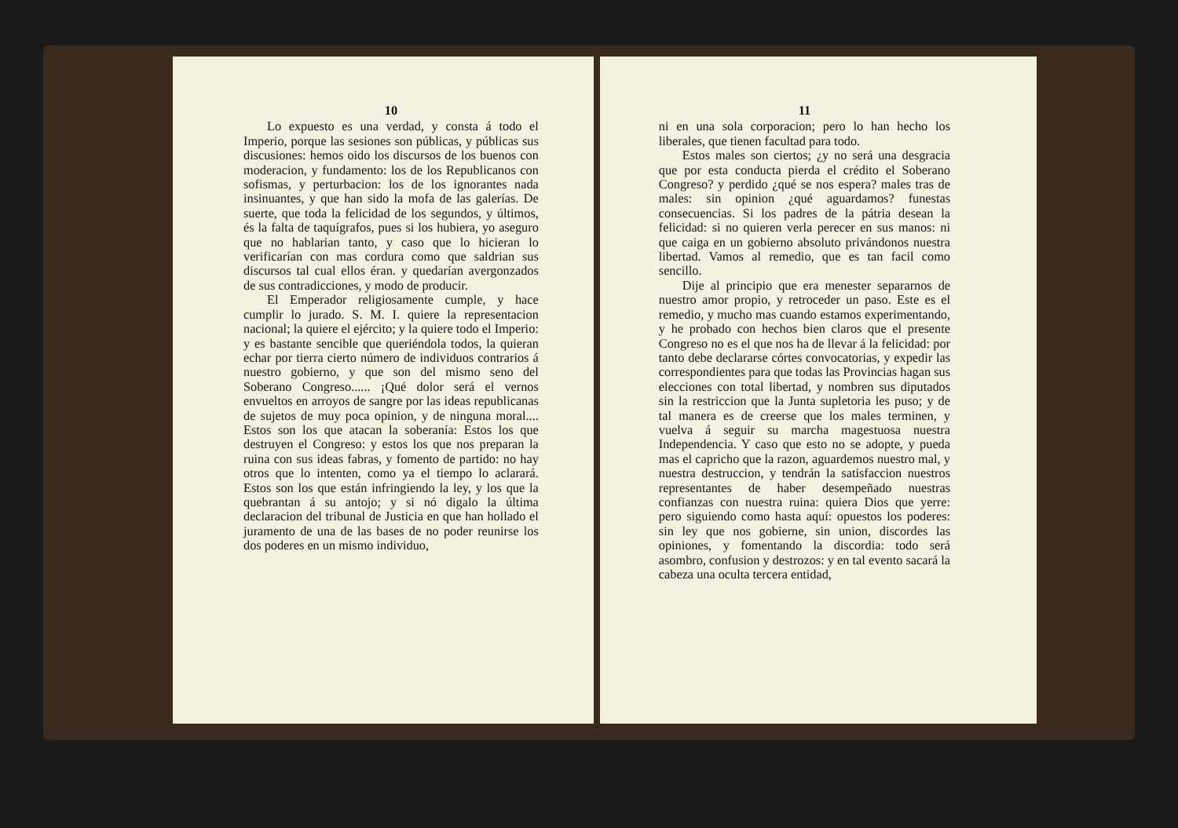10
Lo expuesto es una verdad, y consta á todo el Imperio, porque las sesiones son públicas, y públicas sus discusiones: hemos oido los discursos de los buenos con moderacion, y fundamento: los de los Republicanos con sofismas, y perturbacion: los de los ignorantes nada insinuantes, y que han sido la mofa de las galerías. De suerte, que toda la felicidad de los segundos, y últimos, és la falta de taquígrafos, pues si los hubiera, yo aseguro que no hablarian tanto, y caso que lo hicieran lo verificarían con mas cordura como que saldrian sus discursos tal cual ellos éran. y quedarían avergonzados de sus contradicciones, y modo de producir.
El Emperador religiosamente cumple, y hace cumplir lo jurado. S. M. I. quiere la representacion nacional; la quiere el ejército; y la quiere todo el Imperio: y es bastante sencible que queriéndola todos, la quieran echar por tierra cierto número de individuos contrarios á nuestro gobierno, y que son del mismo seno del Soberano Congreso...... ¡Qué dolor será el vernos envueltos en arroyos de sangre por las ideas republicanas de sujetos de muy poca opinion, y de ninguna moral.... Estos son los que atacan la soberanía: Estos los que destruyen el Congreso: y estos los que nos preparan la ruina con sus ideas fabras, y fomento de partido: no hay otros que lo intenten, como ya el tiempo lo aclarará. Estos son los que están infringiendo la ley, y los que la quebrantan á su antojo; y si nó digalo la última declaracion del tribunal de Justicia en que han hollado el juramento de una de las bases de no poder reunirse los dos poderes en un mismo individuo,
11
ni en una sola corporacion; pero lo han hecho los liberales, que tienen facultad para todo.
Estos males son ciertos; ¿y no será una desgracia que por esta conducta pierda el crédito el Soberano Congreso? y perdido ¿qué se nos espera? males tras de males: sin opinion ¿qué aguardamos? funestas consecuencias. Si los padres de la pátria desean la felicidad: si no quieren verla perecer en sus manos: ni que caiga en un gobierno absoluto privándonos nuestra libertad. Vamos al remedio, que es tan facil como sencillo.
Dije al principio que era menester separarnos de nuestro amor propio, y retroceder un paso. Este es el remedio, y mucho mas cuando estamos experimentando, y he probado con hechos bien claros que el presente Congreso no es el que nos ha de llevar á la felicidad: por tanto debe declararse córtes convocatorias, y expedir las correspondientes para que todas las Provincias hagan sus elecciones con total libertad, y nombren sus diputados sin la restriccion que la Junta supletoria les puso; y de tal manera es de creerse que los males terminen, y vuelva á seguir su marcha magestuosa nuestra Independencia. Y caso que esto no se adopte, y pueda mas el capricho que la razon, aguardemos nuestro mal, y nuestra destruccion, y tendrán la satisfaccion nuestros representantes de haber desempeñado nuestras confianzas con nuestra ruina: quiera Dios que yerre: pero siguiendo como hasta aquí: opuestos los poderes: sin ley que nos gobierne, sin union, discordes las opiniones, y fomentando la discordia: todo será asombro, confusion y destrozos: y en tal evento sacará la cabeza una oculta tercera entidad,